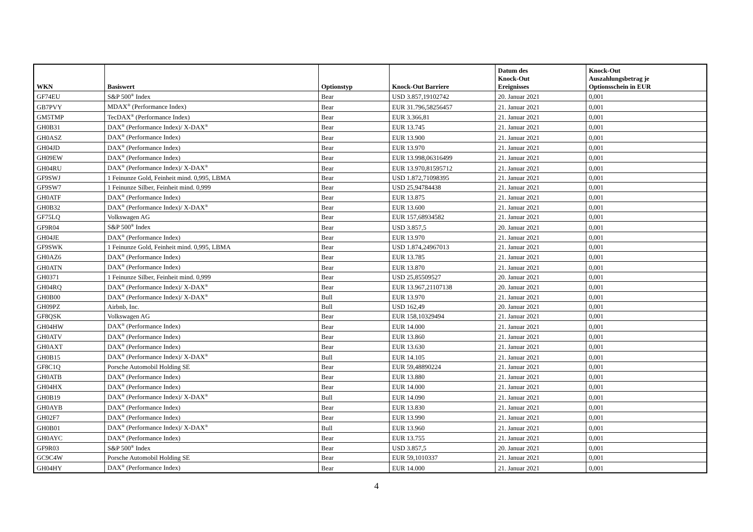| WKN | Basiswert | Optionstyp | Knock-Out Barriere | Datum des Knock-Out Ereignisses | Knock-Out Auszahlungsbetrag je Optionsschein in EUR |
| --- | --- | --- | --- | --- | --- |
| GF74EU | S&P 500<sup>®</sup> Index | Bear | USD 3.857,19102742 | 20. Januar 2021 | 0,001 |
| GB7PVY | MDAX<sup>®</sup> (Performance Index) | Bear | EUR 31.796,58256457 | 21. Januar 2021 | 0,001 |
| GM5TMP | TecDAX<sup>®</sup> (Performance Index) | Bear | EUR 3.366,81 | 21. Januar 2021 | 0,001 |
| GH0B31 | DAX<sup>®</sup> (Performance Index)/ X-DAX<sup>®</sup> | Bear | EUR 13.745 | 21. Januar 2021 | 0,001 |
| GH0ASZ | DAX<sup>®</sup> (Performance Index) | Bear | EUR 13.900 | 21. Januar 2021 | 0,001 |
| GH04JD | DAX<sup>®</sup> (Performance Index) | Bear | EUR 13.970 | 21. Januar 2021 | 0,001 |
| GH09EW | DAX<sup>®</sup> (Performance Index) | Bear | EUR 13.998,06316499 | 21. Januar 2021 | 0,001 |
| GH04RU | DAX<sup>®</sup> (Performance Index)/ X-DAX<sup>®</sup> | Bear | EUR 13.970,81595712 | 21. Januar 2021 | 0,001 |
| GF9SWJ | 1 Feinunze Gold, Feinheit mind. 0,995, LBMA | Bear | USD 1.872,71098395 | 21. Januar 2021 | 0,001 |
| GF9SW7 | 1 Feinunze Silber, Feinheit mind. 0,999 | Bear | USD 25,94784438 | 21. Januar 2021 | 0,001 |
| GH0ATF | DAX<sup>®</sup> (Performance Index) | Bear | EUR 13.875 | 21. Januar 2021 | 0,001 |
| GH0B32 | DAX<sup>®</sup> (Performance Index)/ X-DAX<sup>®</sup> | Bear | EUR 13.600 | 21. Januar 2021 | 0,001 |
| GF75LQ | Volkswagen AG | Bear | EUR 157,68934582 | 21. Januar 2021 | 0,001 |
| GF9R04 | S&P 500<sup>®</sup> Index | Bear | USD 3.857,5 | 20. Januar 2021 | 0,001 |
| GH04JE | DAX<sup>®</sup> (Performance Index) | Bear | EUR 13.970 | 21. Januar 2021 | 0,001 |
| GF9SWK | 1 Feinunze Gold, Feinheit mind. 0,995, LBMA | Bear | USD 1.874,24967013 | 21. Januar 2021 | 0,001 |
| GH0AZ6 | DAX<sup>®</sup> (Performance Index) | Bear | EUR 13.785 | 21. Januar 2021 | 0,001 |
| GH0ATN | DAX<sup>®</sup> (Performance Index) | Bear | EUR 13.870 | 21. Januar 2021 | 0,001 |
| GH0371 | 1 Feinunze Silber, Feinheit mind. 0,999 | Bear | USD 25,85509527 | 20. Januar 2021 | 0,001 |
| GH04RQ | DAX<sup>®</sup> (Performance Index)/ X-DAX<sup>®</sup> | Bear | EUR 13.967,21107138 | 20. Januar 2021 | 0,001 |
| GH0B00 | DAX<sup>®</sup> (Performance Index)/ X-DAX<sup>®</sup> | Bull | EUR 13.970 | 21. Januar 2021 | 0,001 |
| GH09PZ | Airbnb, Inc. | Bull | USD 162,49 | 20. Januar 2021 | 0,001 |
| GF8QSK | Volkswagen AG | Bear | EUR 158,10329494 | 21. Januar 2021 | 0,001 |
| GH04HW | DAX<sup>®</sup> (Performance Index) | Bear | EUR 14.000 | 21. Januar 2021 | 0,001 |
| GH0ATV | DAX<sup>®</sup> (Performance Index) | Bear | EUR 13.860 | 21. Januar 2021 | 0,001 |
| GH0AXT | DAX<sup>®</sup> (Performance Index) | Bear | EUR 13.630 | 21. Januar 2021 | 0,001 |
| GH0B15 | DAX<sup>®</sup> (Performance Index)/ X-DAX<sup>®</sup> | Bull | EUR 14.105 | 21. Januar 2021 | 0,001 |
| GF8C1Q | Porsche Automobil Holding SE | Bear | EUR 59,48890224 | 21. Januar 2021 | 0,001 |
| GH0ATB | DAX<sup>®</sup> (Performance Index) | Bear | EUR 13.880 | 21. Januar 2021 | 0,001 |
| GH04HX | DAX<sup>®</sup> (Performance Index) | Bear | EUR 14.000 | 21. Januar 2021 | 0,001 |
| GH0B19 | DAX<sup>®</sup> (Performance Index)/ X-DAX<sup>®</sup> | Bull | EUR 14.090 | 21. Januar 2021 | 0,001 |
| GH0AYB | DAX<sup>®</sup> (Performance Index) | Bear | EUR 13.830 | 21. Januar 2021 | 0,001 |
| GH02F7 | DAX<sup>®</sup> (Performance Index) | Bear | EUR 13.990 | 21. Januar 2021 | 0,001 |
| GH0B01 | DAX<sup>®</sup> (Performance Index)/ X-DAX<sup>®</sup> | Bull | EUR 13.960 | 21. Januar 2021 | 0,001 |
| GH0AYC | DAX<sup>®</sup> (Performance Index) | Bear | EUR 13.755 | 21. Januar 2021 | 0,001 |
| GF9R03 | S&P 500<sup>®</sup> Index | Bear | USD 3.857,5 | 20. Januar 2021 | 0,001 |
| GC9C4W | Porsche Automobil Holding SE | Bear | EUR 59,1010337 | 21. Januar 2021 | 0,001 |
| GH04HY | DAX<sup>®</sup> (Performance Index) | Bear | EUR 14.000 | 21. Januar 2021 | 0,001 |
4